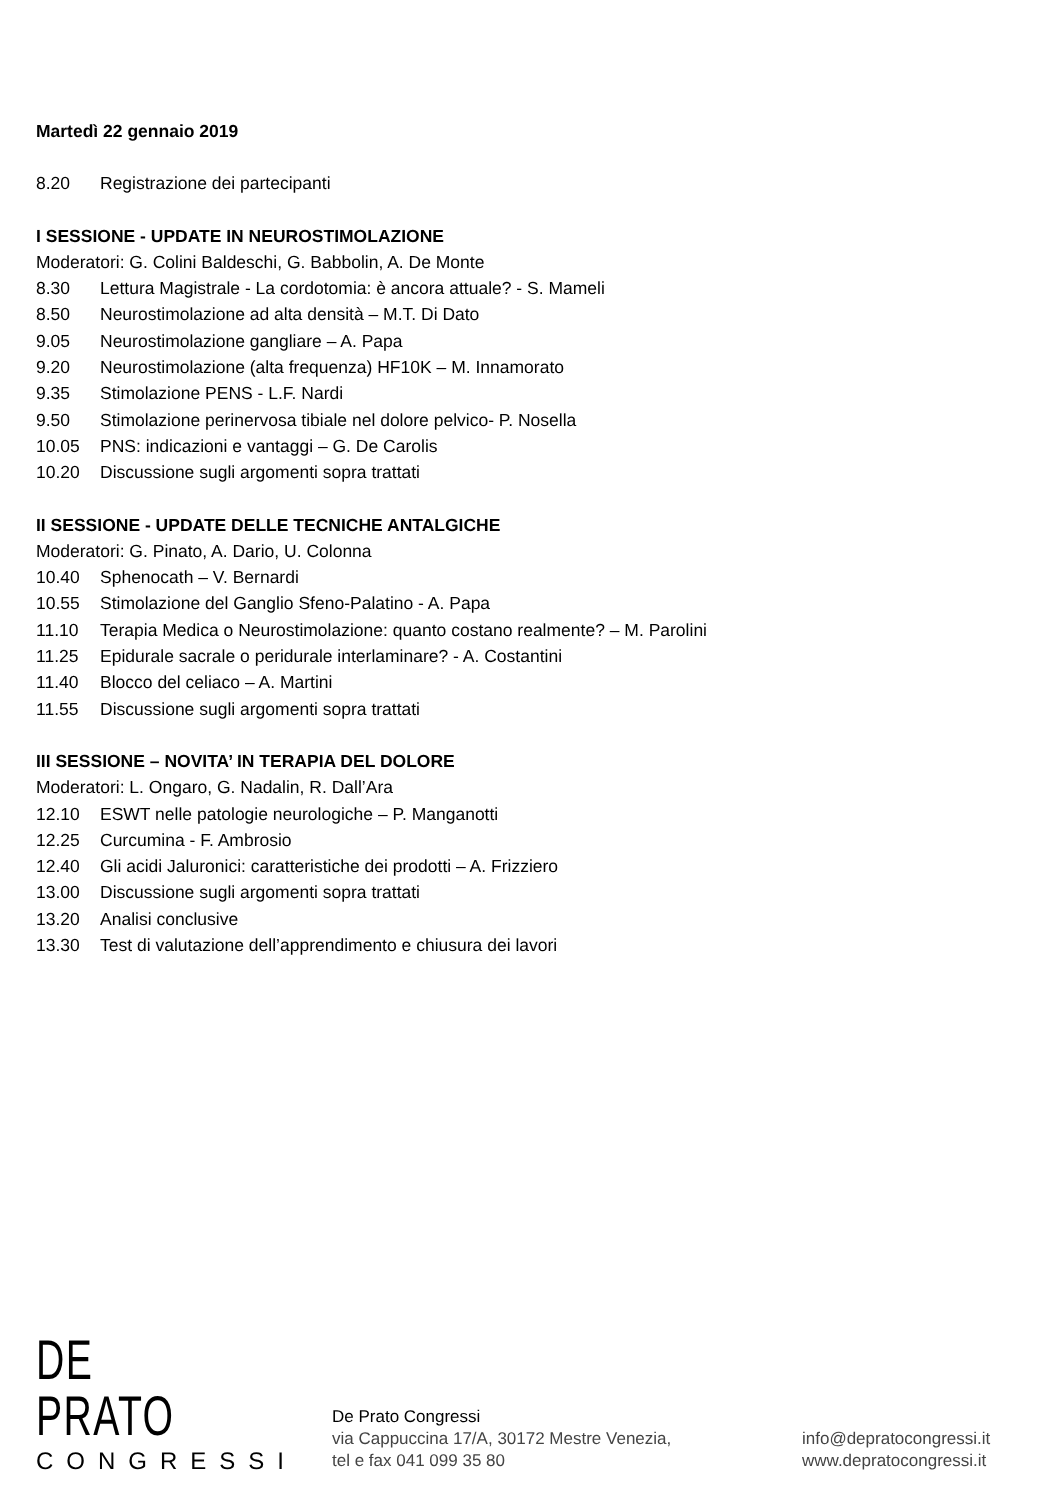Martedì 22 gennaio 2019
8.20 Registrazione dei partecipanti
I SESSIONE - UPDATE IN NEUROSTIMOLAZIONE
Moderatori: G. Colini Baldeschi, G. Babbolin, A. De Monte
8.30 Lettura Magistrale - La cordotomia: è ancora attuale? - S. Mameli
8.50 Neurostimolazione ad alta densità – M.T. Di Dato
9.05 Neurostimolazione gangliare – A. Papa
9.20 Neurostimolazione (alta frequenza) HF10K – M. Innamorato
9.35 Stimolazione PENS - L.F. Nardi
9.50 Stimolazione perinervosa tibiale nel dolore pelvico- P. Nosella
10.05 PNS: indicazioni e vantaggi – G. De Carolis
10.20 Discussione sugli argomenti sopra trattati
II SESSIONE - UPDATE DELLE TECNICHE ANTALGICHE
Moderatori: G. Pinato, A. Dario, U. Colonna
10.40 Sphenocath – V. Bernardi
10.55 Stimolazione del Ganglio Sfeno-Palatino - A. Papa
11.10 Terapia Medica o Neurostimolazione: quanto costano realmente? – M. Parolini
11.25 Epidurale sacrale o peridurale interlaminare? - A. Costantini
11.40 Blocco del celiaco – A. Martini
11.55 Discussione sugli argomenti sopra trattati
III SESSIONE – NOVITA’ IN TERAPIA DEL DOLORE
Moderatori: L. Ongaro, G. Nadalin, R. Dall’Ara
12.10 ESWT nelle patologie neurologiche – P. Manganotti
12.25 Curcumina - F. Ambrosio
12.40 Gli acidi Jaluronici: caratteristiche dei prodotti – A. Frizziero
13.00 Discussione sugli argomenti sopra trattati
13.20 Analisi conclusive
13.30 Test di valutazione dell’apprendimento e chiusura dei lavori
DE PRATO
CONGRESSI
De Prato Congressi
via Cappuccina 17/A, 30172 Mestre Venezia,
tel e fax 041 099 35 80
info@depratocongressi.it
www.depratocongressi.it